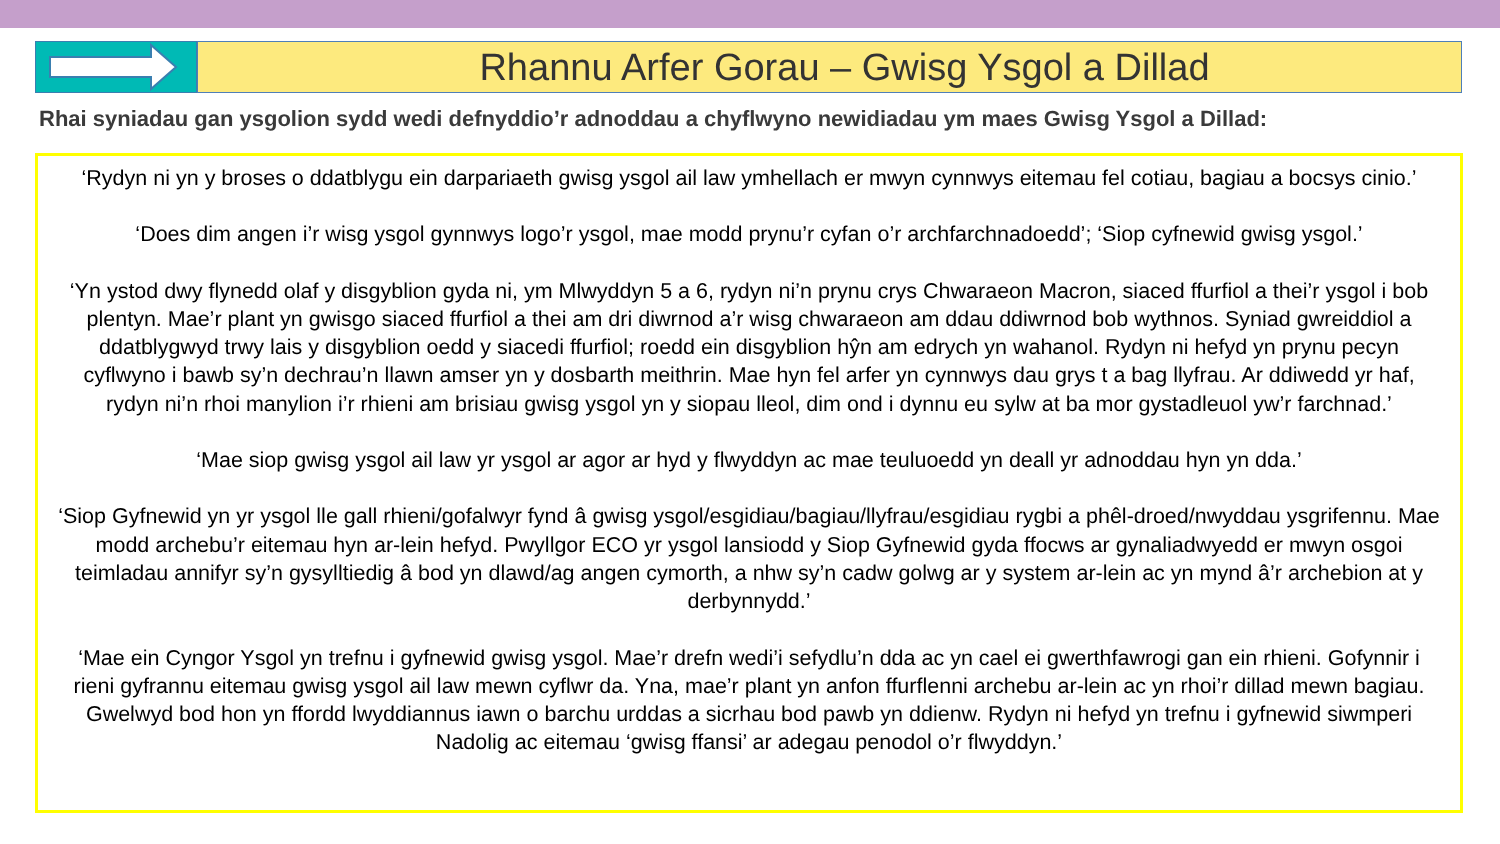Rhannu Arfer Gorau – Gwisg Ysgol a Dillad
Rhai syniadau gan ysgolion sydd wedi defnyddio’r adnoddau a chyflwyno newidiadau ym maes Gwisg Ysgol a Dillad:
‘Rydyn ni yn y broses o ddatblygu ein darpariaeth gwisg ysgol ail law ymhellach er mwyn cynnwys eitemau fel cotiau, bagiau a bocsys cinio.’
‘Does dim angen i’r wisg ysgol gynnwys logo’r ysgol, mae modd prynu’r cyfan o’r archfarchnadoedd’; ‘Siop cyfnewid gwisg ysgol.’
‘Yn ystod dwy flynedd olaf y disgyblion gyda ni, ym Mlwyddyn 5 a 6, rydyn ni’n prynu crys Chwaraeon Macron, siaced ffurfiol a thei’r ysgol i bob plentyn. Mae’r plant yn gwisgo siaced ffurfiol a thei am dri diwrnod a’r wisg chwaraeon am ddau ddiwrnod bob wythnos. Syniad gwreiddiol a ddatblygwyd trwy lais y disgyblion oedd y siacedi ffurfiol; roedd ein disgyblion hŷn am edrych yn wahanol. Rydyn ni hefyd yn prynu pecyn cyflwyno i bawb sy’n dechrau’n llawn amser yn y dosbarth meithrin. Mae hyn fel arfer yn cynnwys dau grys t a bag llyfrau. Ar ddiwedd yr haf, rydyn ni’n rhoi manylion i’r rhieni am brisiau gwisg ysgol yn y siopau lleol, dim ond i dynnu eu sylw at ba mor gystadleuol yw’r farchnad.’
‘Mae siop gwisg ysgol ail law yr ysgol ar agor ar hyd y flwyddyn ac mae teuluoedd yn deall yr adnoddau hyn yn dda.’
‘Siop Gyfnewid yn yr ysgol lle gall rhieni/gofalwyr fynd â gwisg ysgol/esgidiau/bagiau/llyfrau/esgidiau rygbi a phêl-droed/nwyddau ysgrifennu. Mae modd archebu’r eitemau hyn ar-lein hefyd. Pwyllgor ECO yr ysgol lansiodd y Siop Gyfnewid gyda ffocws ar gynaliadwyedd er mwyn osgoi teimladau annifyr sy’n gysylltiedig â bod yn dlawd/ag angen cymorth, a nhw sy’n cadw golwg ar y system ar-lein ac yn mynd â’r archebion at y derbynnydd.’
‘Mae ein Cyngor Ysgol yn trefnu i gyfnewid gwisg ysgol. Mae’r drefn wedi’i sefydlu’n dda ac yn cael ei gwerthfawrogi gan ein rhieni. Gofynnir i rieni gyfrannu eitemau gwisg ysgol ail law mewn cyflwr da. Yna, mae’r plant yn anfon ffurflenni archebu ar-lein ac yn rhoi’r dillad mewn bagiau. Gwelwyd bod hon yn ffordd lwyddiannus iawn o barchu urddas a sicrhau bod pawb yn ddienw. Rydyn ni hefyd yn trefnu i gyfnewid siwmperi Nadolig ac eitemau ‘gwisg ffansi’ ar adegau penodol o’r flwyddyn.’